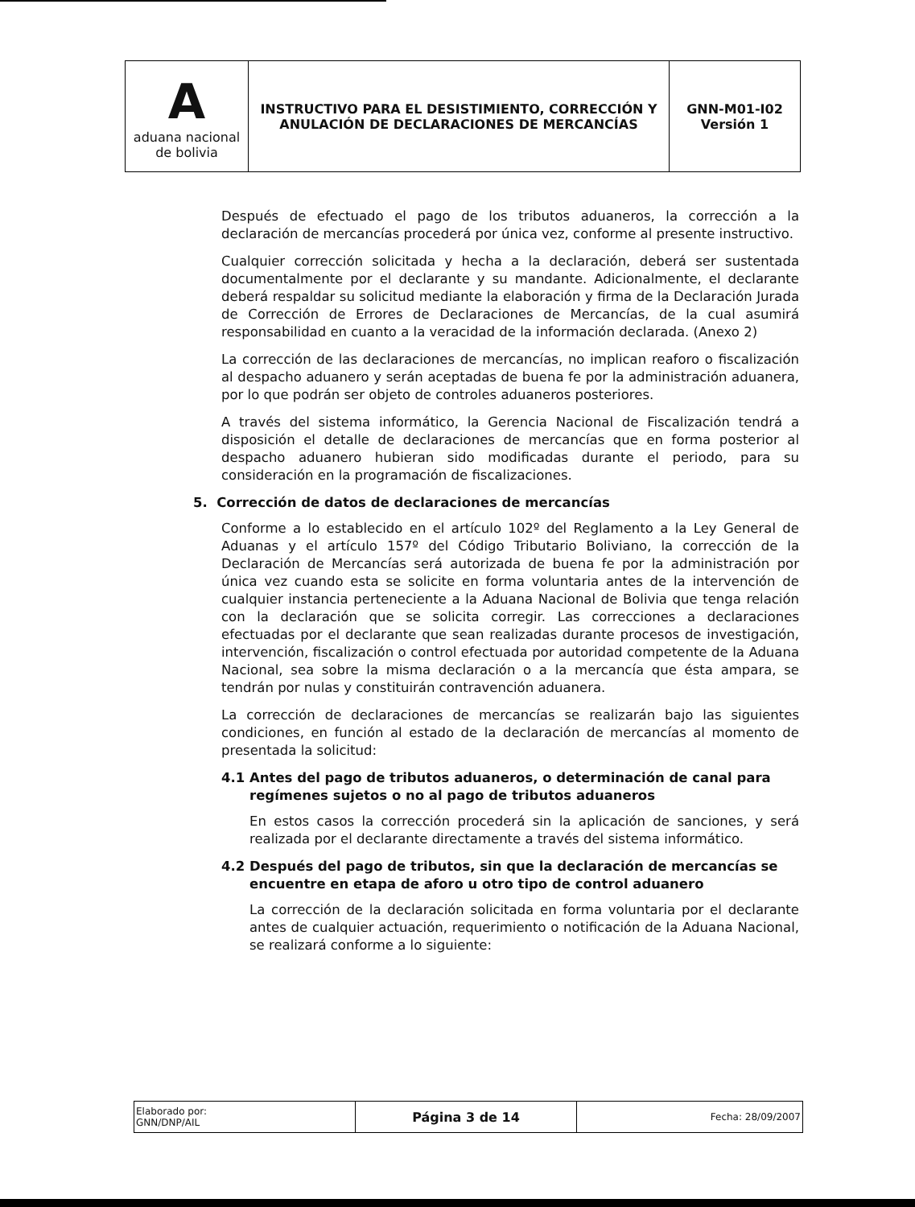| A aduana nacional de bolivia | INSTRUCTIVO PARA EL DESISTIMIENTO, CORRECCIÓN Y ANULACIÓN DE DECLARACIONES DE MERCANCÍAS | GNN-M01-I02 Versión 1 |
Después de efectuado el pago de los tributos aduaneros, la corrección a la declaración de mercancías procederá por única vez, conforme al presente instructivo.
Cualquier corrección solicitada y hecha a la declaración, deberá ser sustentada documentalmente por el declarante y su mandante. Adicionalmente, el declarante deberá respaldar su solicitud mediante la elaboración y firma de la Declaración Jurada de Corrección de Errores de Declaraciones de Mercancías, de la cual asumirá responsabilidad en cuanto a la veracidad de la información declarada. (Anexo 2)
La corrección de las declaraciones de mercancías, no implican reaforo o fiscalización al despacho aduanero y serán aceptadas de buena fe por la administración aduanera, por lo que podrán ser objeto de controles aduaneros posteriores.
A través del sistema informático, la Gerencia Nacional de Fiscalización tendrá a disposición el detalle de declaraciones de mercancías que en forma posterior al despacho aduanero hubieran sido modificadas durante el periodo, para su consideración en la programación de fiscalizaciones.
5. Corrección de datos de declaraciones de mercancías
Conforme a lo establecido en el artículo 102º del Reglamento a la Ley General de Aduanas y el artículo 157º del Código Tributario Boliviano, la corrección de la Declaración de Mercancías será autorizada de buena fe por la administración por única vez cuando esta se solicite en forma voluntaria antes de la intervención de cualquier instancia perteneciente a la Aduana Nacional de Bolivia que tenga relación con la declaración que se solicita corregir. Las correcciones a declaraciones efectuadas por el declarante que sean realizadas durante procesos de investigación, intervención, fiscalización o control efectuada por autoridad competente de la Aduana Nacional, sea sobre la misma declaración o a la mercancía que ésta ampara, se tendrán por nulas y constituirán contravención aduanera.
La corrección de declaraciones de mercancías se realizarán bajo las siguientes condiciones, en función al estado de la declaración de mercancías al momento de presentada la solicitud:
4.1 Antes del pago de tributos aduaneros, o determinación de canal para regímenes sujetos o no al pago de tributos aduaneros
En estos casos la corrección procederá sin la aplicación de sanciones, y será realizada por el declarante directamente a través del sistema informático.
4.2 Después del pago de tributos, sin que la declaración de mercancías se encuentre en etapa de aforo u otro tipo de control aduanero
La corrección de la declaración solicitada en forma voluntaria por el declarante antes de cualquier actuación, requerimiento o notificación de la Aduana Nacional, se realizará conforme a lo siguiente:
| Elaborado por: GNN/DNP/AIL | Página 3 de 14 | Fecha: 28/09/2007 |